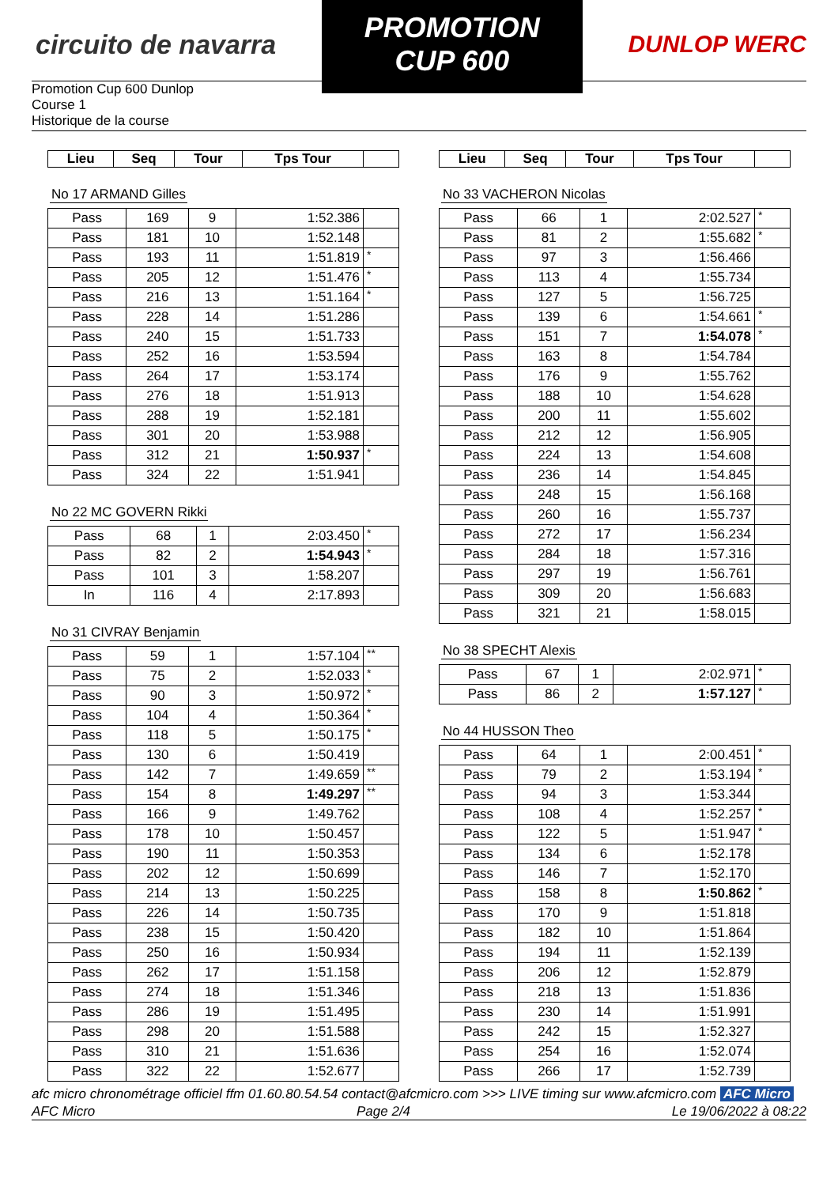circuito de navarra
PROMOTION CUP 600
DUNLOP WERC
Promotion Cup 600 Dunlop
Course 1
Historique de la course
| Lieu | Seq | Tour | Tps Tour | |
| --- | --- | --- | --- | --- |
No 17 ARMAND Gilles
| Pass | 169 | 9 | 1:52.386 | |
| Pass | 181 | 10 | 1:52.148 | |
| Pass | 193 | 11 | 1:51.819 | * |
| Pass | 205 | 12 | 1:51.476 | * |
| Pass | 216 | 13 | 1:51.164 | * |
| Pass | 228 | 14 | 1:51.286 | |
| Pass | 240 | 15 | 1:51.733 | |
| Pass | 252 | 16 | 1:53.594 | |
| Pass | 264 | 17 | 1:53.174 | |
| Pass | 276 | 18 | 1:51.913 | |
| Pass | 288 | 19 | 1:52.181 | |
| Pass | 301 | 20 | 1:53.988 | |
| Pass | 312 | 21 | 1:50.937 | * |
| Pass | 324 | 22 | 1:51.941 | |
No 22 MC GOVERN Rikki
| Pass | 68 | 1 | 2:03.450 | * |
| Pass | 82 | 2 | 1:54.943 | * |
| Pass | 101 | 3 | 1:58.207 | |
| In | 116 | 4 | 2:17.893 | |
No 31 CIVRAY Benjamin
| Pass | 59 | 1 | 1:57.104 | ** |
| Pass | 75 | 2 | 1:52.033 | * |
| Pass | 90 | 3 | 1:50.972 | * |
| Pass | 104 | 4 | 1:50.364 | * |
| Pass | 118 | 5 | 1:50.175 | * |
| Pass | 130 | 6 | 1:50.419 | |
| Pass | 142 | 7 | 1:49.659 | ** |
| Pass | 154 | 8 | 1:49.297 | ** |
| Pass | 166 | 9 | 1:49.762 | |
| Pass | 178 | 10 | 1:50.457 | |
| Pass | 190 | 11 | 1:50.353 | |
| Pass | 202 | 12 | 1:50.699 | |
| Pass | 214 | 13 | 1:50.225 | |
| Pass | 226 | 14 | 1:50.735 | |
| Pass | 238 | 15 | 1:50.420 | |
| Pass | 250 | 16 | 1:50.934 | |
| Pass | 262 | 17 | 1:51.158 | |
| Pass | 274 | 18 | 1:51.346 | |
| Pass | 286 | 19 | 1:51.495 | |
| Pass | 298 | 20 | 1:51.588 | |
| Pass | 310 | 21 | 1:51.636 | |
| Pass | 322 | 22 | 1:52.677 | |
| Lieu | Seq | Tour | Tps Tour | |
| --- | --- | --- | --- | --- |
No 33 VACHERON Nicolas
| Pass | 66 | 1 | 2:02.527 | * |
| Pass | 81 | 2 | 1:55.682 | * |
| Pass | 97 | 3 | 1:56.466 | |
| Pass | 113 | 4 | 1:55.734 | |
| Pass | 127 | 5 | 1:56.725 | |
| Pass | 139 | 6 | 1:54.661 | * |
| Pass | 151 | 7 | 1:54.078 | * |
| Pass | 163 | 8 | 1:54.784 | |
| Pass | 176 | 9 | 1:55.762 | |
| Pass | 188 | 10 | 1:54.628 | |
| Pass | 200 | 11 | 1:55.602 | |
| Pass | 212 | 12 | 1:56.905 | |
| Pass | 224 | 13 | 1:54.608 | |
| Pass | 236 | 14 | 1:54.845 | |
| Pass | 248 | 15 | 1:56.168 | |
| Pass | 260 | 16 | 1:55.737 | |
| Pass | 272 | 17 | 1:56.234 | |
| Pass | 284 | 18 | 1:57.316 | |
| Pass | 297 | 19 | 1:56.761 | |
| Pass | 309 | 20 | 1:56.683 | |
| Pass | 321 | 21 | 1:58.015 | |
No 38 SPECHT Alexis
| Pass | 67 | 1 | 2:02.971 | * |
| Pass | 86 | 2 | 1:57.127 | * |
No 44 HUSSON Theo
| Pass | 64 | 1 | 2:00.451 | * |
| Pass | 79 | 2 | 1:53.194 | * |
| Pass | 94 | 3 | 1:53.344 | |
| Pass | 108 | 4 | 1:52.257 | * |
| Pass | 122 | 5 | 1:51.947 | * |
| Pass | 134 | 6 | 1:52.178 | |
| Pass | 146 | 7 | 1:52.170 | |
| Pass | 158 | 8 | 1:50.862 | * |
| Pass | 170 | 9 | 1:51.818 | |
| Pass | 182 | 10 | 1:51.864 | |
| Pass | 194 | 11 | 1:52.139 | |
| Pass | 206 | 12 | 1:52.879 | |
| Pass | 218 | 13 | 1:51.836 | |
| Pass | 230 | 14 | 1:51.991 | |
| Pass | 242 | 15 | 1:52.327 | |
| Pass | 254 | 16 | 1:52.074 | |
| Pass | 266 | 17 | 1:52.739 | |
afc micro chronométrage officiel ffm 01.60.80.54.54 contact@afcmicro.com >>> LIVE timing sur www.afcmicro.com AFC Micro
AFC Micro Page 2/4 Le 19/06/2022 à 08:22